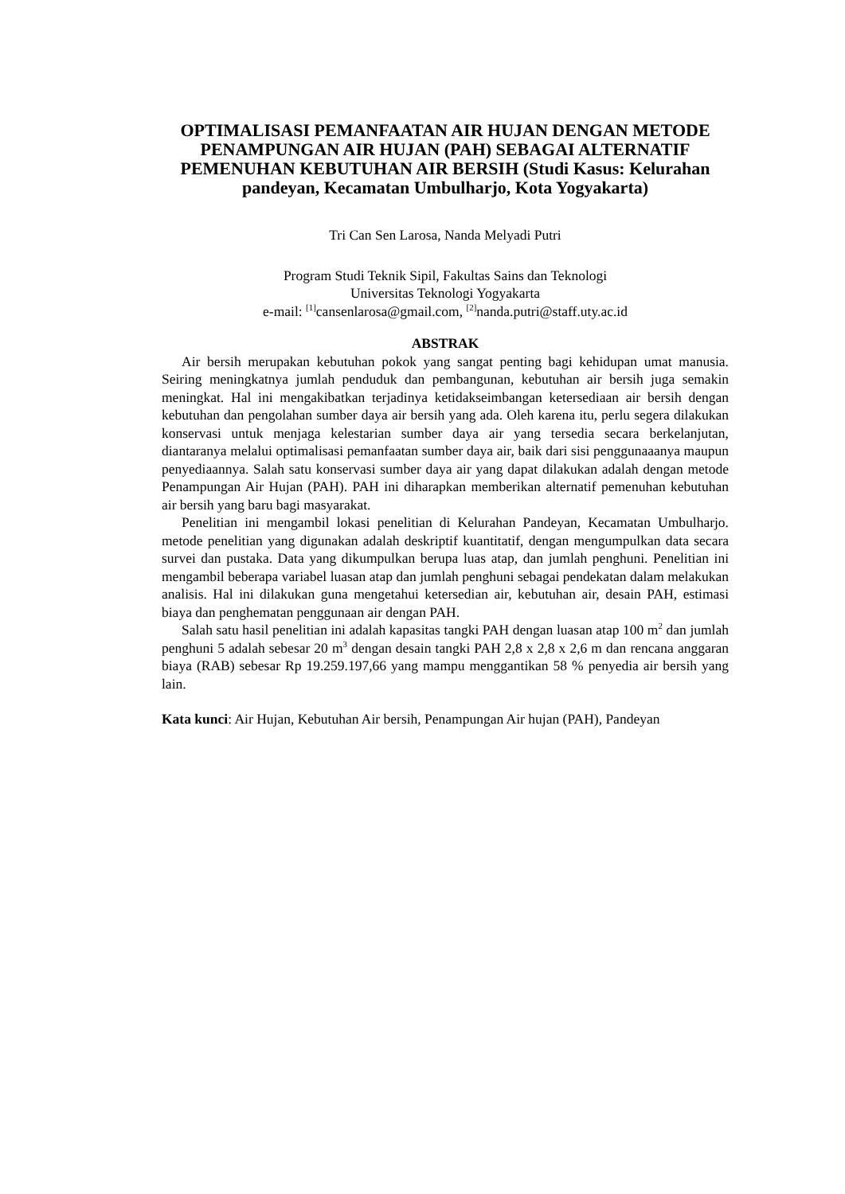OPTIMALISASI PEMANFAATAN AIR HUJAN DENGAN METODE PENAMPUNGAN AIR HUJAN (PAH) SEBAGAI ALTERNATIF PEMENUHAN KEBUTUHAN AIR BERSIH (Studi Kasus: Kelurahan pandeyan, Kecamatan Umbulharjo, Kota Yogyakarta)
Tri Can Sen Larosa, Nanda Melyadi Putri
Program Studi Teknik Sipil, Fakultas Sains dan Teknologi
Universitas Teknologi Yogyakarta
e-mail: <sup>[1]</sup>cansenlarosa@gmail.com, <sup>[2]</sup>nanda.putri@staff.uty.ac.id
ABSTRAK
Air bersih merupakan kebutuhan pokok yang sangat penting bagi kehidupan umat manusia. Seiring meningkatnya jumlah penduduk dan pembangunan, kebutuhan air bersih juga semakin meningkat. Hal ini mengakibatkan terjadinya ketidakseimbangan ketersediaan air bersih dengan kebutuhan dan pengolahan sumber daya air bersih yang ada. Oleh karena itu, perlu segera dilakukan konservasi untuk menjaga kelestarian sumber daya air yang tersedia secara berkelanjutan, diantaranya melalui optimalisasi pemanfaatan sumber daya air, baik dari sisi penggunaaanya maupun penyediaannya. Salah satu konservasi sumber daya air yang dapat dilakukan adalah dengan metode Penampungan Air Hujan (PAH). PAH ini diharapkan memberikan alternatif pemenuhan kebutuhan air bersih yang baru bagi masyarakat.
Penelitian ini mengambil lokasi penelitian di Kelurahan Pandeyan, Kecamatan Umbulharjo. metode penelitian yang digunakan adalah deskriptif kuantitatif, dengan mengumpulkan data secara survei dan pustaka. Data yang dikumpulkan berupa luas atap, dan jumlah penghuni. Penelitian ini mengambil beberapa variabel luasan atap dan jumlah penghuni sebagai pendekatan dalam melakukan analisis. Hal ini dilakukan guna mengetahui ketersedian air, kebutuhan air, desain PAH, estimasi biaya dan penghematan penggunaan air dengan PAH.
Salah satu hasil penelitian ini adalah kapasitas tangki PAH dengan luasan atap 100 m<sup>2</sup> dan jumlah penghuni 5 adalah sebesar 20 m<sup>3</sup> dengan desain tangki PAH 2,8 x 2,8 x 2,6 m dan rencana anggaran biaya (RAB) sebesar Rp 19.259.197,66 yang mampu menggantikan 58 % penyedia air bersih yang lain.
Kata kunci: Air Hujan, Kebutuhan Air bersih, Penampungan Air hujan (PAH), Pandeyan